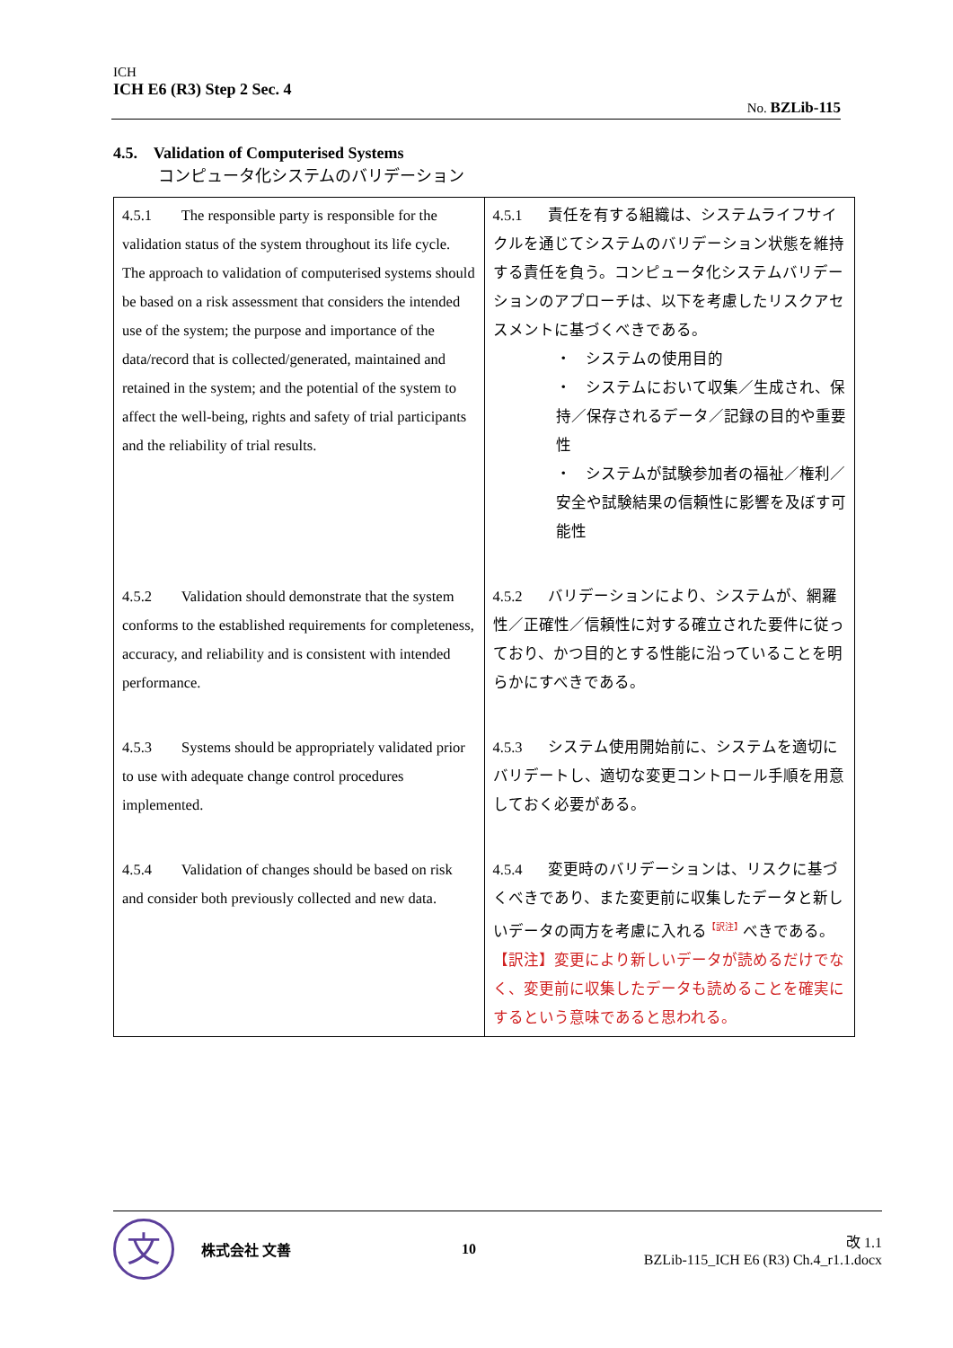ICH
ICH E6 (R3) Step 2 Sec. 4
No. BZLib-115
4.5. Validation of Computerised Systems
コンピュータ化システムのバリデーション
| 4.5.1 The responsible party is responsible for the validation status of the system throughout its life cycle. The approach to validation of computerised systems should be based on a risk assessment that considers the intended use of the system; the purpose and importance of the data/record that is collected/generated, maintained and retained in the system; and the potential of the system to affect the well-being, rights and safety of trial participants and the reliability of trial results. | 4.5.1 責任を有する組織は、システムライフサイクルを通じてシステムのバリデーション状態を維持する責任を負う。コンピュータ化システムバリデーションのアプローチは、以下を考慮したリスクアセスメントに基づくべきである。 ・ システムの使用目的 ・ システムにおいて収集／生成され、保持／保存されるデータ／記録の目的や重要性 ・ システムが試験参加者の福祉／権利／安全や試験結果の信頼性に影響を及ぼす可能性 |
| 4.5.2 Validation should demonstrate that the system conforms to the established requirements for completeness, accuracy, and reliability and is consistent with intended performance. | 4.5.2 バリデーションにより、システムが、網羅性／正確性／信頼性に対する確立された要件に従っており、かつ目的とする性能に沿っていることを明らかにすべきである。 |
| 4.5.3 Systems should be appropriately validated prior to use with adequate change control procedures implemented. | 4.5.3 システム使用開始前に、システムを適切にバリデートし、適切な変更コントロール手順を用意しておく必要がある。 |
| 4.5.4 Validation of changes should be based on risk and consider both previously collected and new data. | 4.5.4 変更時のバリデーションは、リスクに基づくべきであり、また変更前に収集したデータと新しいデータの両方を考慮に入れる<sup>【訳注】</sup>べきである。 【訳注】変更により新しいデータが読めるだけでなく、変更前に収集したデータも読めることを確実にするという意味であると思われる。 |
文
株式会社 文善 10
改 1.1
BZLib-115_ICH E6 (R3) Ch.4_r1.1.docx